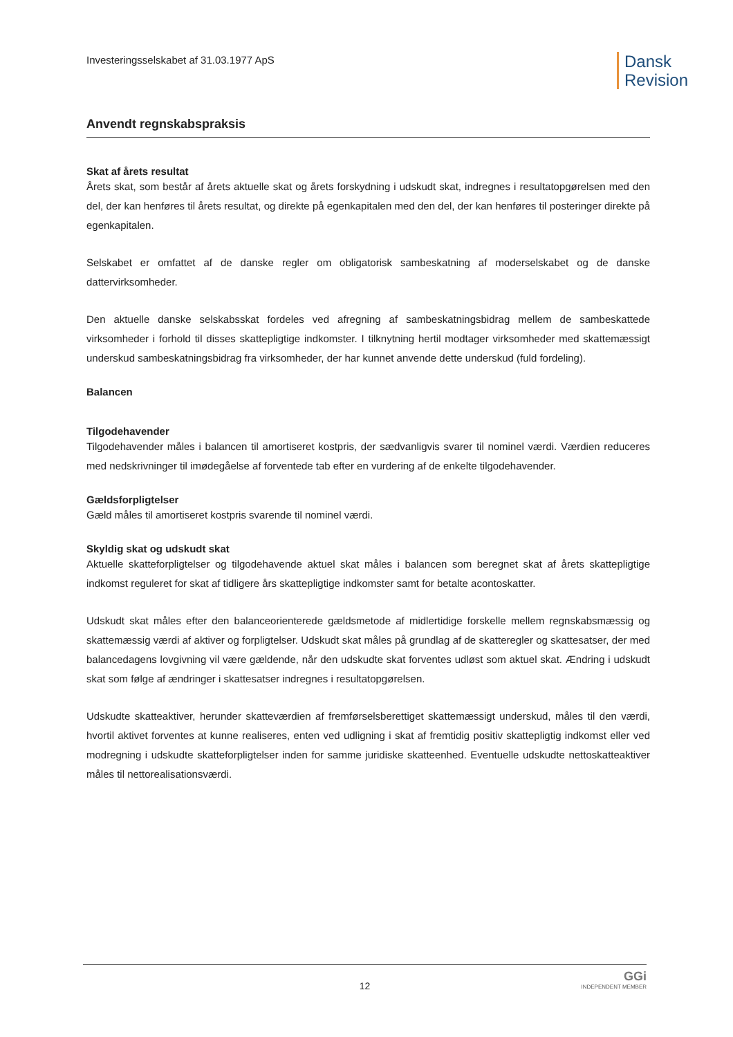Investeringsselskabet af 31.03.1977 ApS
Dansk
Revision
Anvendt regnskabspraksis
Skat af årets resultat
Årets skat, som består af årets aktuelle skat og årets forskydning i udskudt skat, indregnes i resultatopgørelsen med den del, der kan henføres til årets resultat, og direkte på egenkapitalen med den del, der kan henføres til posteringer direkte på egenkapitalen.
Selskabet er omfattet af de danske regler om obligatorisk sambeskatning af moderselskabet og de danske dattervirksomheder.
Den aktuelle danske selskabsskat fordeles ved afregning af sambeskatningsbidrag mellem de sambeskattede virksomheder i forhold til disses skattepligtige indkomster. I tilknytning hertil modtager virksomheder med skattemæssigt underskud sambeskatningsbidrag fra virksomheder, der har kunnet anvende dette underskud (fuld fordeling).
Balancen
Tilgodehavender
Tilgodehavender måles i balancen til amortiseret kostpris, der sædvanligvis svarer til nominel værdi. Værdien reduceres med nedskrivninger til imødegåelse af forventede tab efter en vurdering af de enkelte tilgodehavender.
Gældsforpligtelser
Gæld måles til amortiseret kostpris svarende til nominel værdi.
Skyldig skat og udskudt skat
Aktuelle skatteforpligtelser og tilgodehavende aktuel skat måles i balancen som beregnet skat af årets skattepligtige indkomst reguleret for skat af tidligere års skattepligtige indkomster samt for betalte acontoskatter.
Udskudt skat måles efter den balanceorienterede gældsmetode af midlertidige forskelle mellem regnskabsmæssig og skattemæssig værdi af aktiver og forpligtelser. Udskudt skat måles på grundlag af de skatteregler og skattesatser, der med balancedagens lovgivning vil være gældende, når den udskudte skat forventes udløst som aktuel skat. Ændring i udskudt skat som følge af ændringer i skattesatser indregnes i resultatopgørelsen.
Udskudte skatteaktiver, herunder skatteværdien af fremførselsberettiget skattemæssigt underskud, måles til den værdi, hvortil aktivet forventes at kunne realiseres, enten ved udligning i skat af fremtidig positiv skattepligtig indkomst eller ved modregning i udskudte skatteforpligtelser inden for samme juridiske skatteenhed. Eventuelle udskudte nettoskatteaktiver måles til nettorealisationsværdi.
12
GGi
INDEPENDENT MEMBER